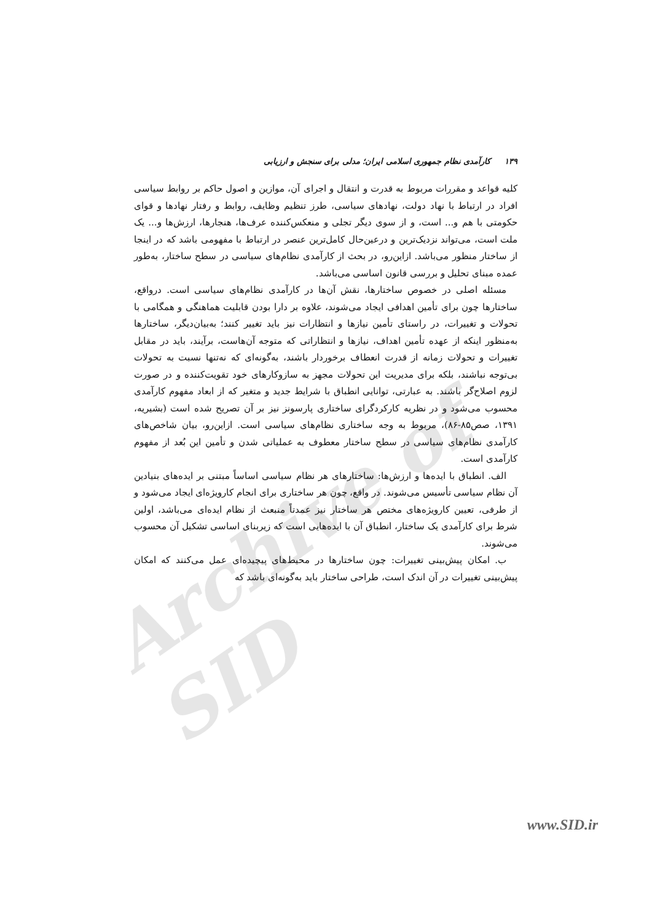Archive of SID
۱۳۹ کارآمدی نظام جمهوری اسلامی ایران؛ مدلی برای سنجش و ارزیابی
کلیه قواعد و مقررات مربوط به قدرت و انتقال و اجرای آن، موازین و اصول حاکم بر روابط سیاسی افراد در ارتباط با نهاد دولت، نهادهای سیاسی، طرز تنظیم وظایف، روابط و رفتار نهادها و قوای حکومتی با هم و... است، و از سوی دیگر تجلی و منعکس‌کننده عرف‌ها، هنجارها، ارزش‌ها و... یک ملت است، می‌تواند نزدیک‌ترین و درعین‌حال کامل‌ترین عنصر در ارتباط با مفهومی باشد که در اینجا از ساختار منظور می‌باشد. ازاین‌رو، در بحث از کارآمدی نظام‌های سیاسی در سطح ساختار، به‌طور عمده مبنای تحلیل و بررسی قانون اساسی می‌باشد.
مسئله اصلی در خصوص ساختارها، نقش آن‌ها در کارآمدی نظام‌های سیاسی است. درواقع، ساختارها چون برای تأمین اهدافی ایجاد می‌شوند، علاوه بر دارا بودن قابلیت هماهنگی و همگامی با تحولات و تغییرات، در راستای تأمین نیازها و انتظارات نیز باید تغییر کنند؛ به‌بیان‌دیگر، ساختارها به‌منظور اینکه از عهده تأمین اهداف، نیازها و انتظاراتی که متوجه آن‌هاست، برآیند، باید در مقابل تغییرات و تحولات زمانه از قدرت انعطاف برخوردار باشند، به‌گونه‌ای که نه‌تنها نسبت به تحولات بی‌توجه نباشند، بلکه برای مدیریت این تحولات مجهز به سازوکارهای خود تقویت‌کننده و در صورت لزوم اصلاح‌گر باشند. به عبارتی، توانایی انطباق با شرایط جدید و متغیر که از ابعاد مفهوم کارآمدی محسوب می‌شود و در نظریه کارکردگرای ساختاری پارسونز نیز بر آن تصریح شده است (بشیریه، ۱۳۹۱، صص۸۵-۸۶)، مربوط به وجه ساختاری نظام‌های سیاسی است. ازاین‌رو، بیان شاخص‌های کارآمدی نظام‌های سیاسی در سطح ساختار معطوف به عملیاتی شدن و تأمین این بُعد از مفهوم کارآمدی است.
الف. انطباق با ایده‌ها و ارزش‌ها: ساختارهای هر نظام سیاسی اساساً مبتنی بر ایده‌های بنیادین آن نظام سیاسی تأسیس می‌شوند. در واقع، چون هر ساختاری برای انجام کارویژه‌ای ایجاد می‌شود و از طرفی، تعیین کارویژه‌های مختص هر ساختار نیز عمدتاً منبعث از نظام ایده‌ای می‌باشد، اولین شرط برای کارآمدی یک ساختار، انطباق آن با ایده‌هایی است که زیربنای اساسی تشکیل آن محسوب می‌شوند.
ب. امکان پیش‌بینی تغییرات: چون ساختارها در محیط‌های پیچیده‌ای عمل می‌کنند که امکان پیش‌بینی تغییرات در آن اندک است، طراحی ساختار باید به‌گونه‌ای باشد که
www.SID.ir